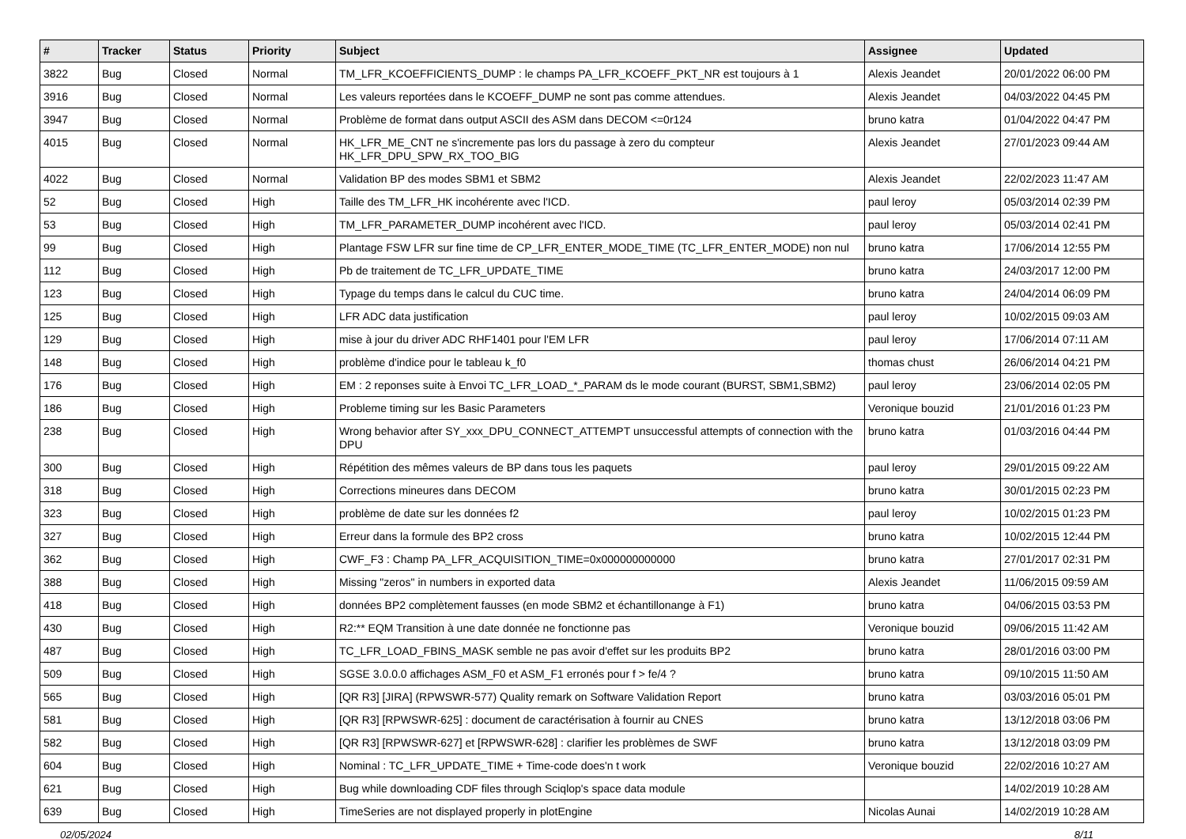| # | Tracker | Status | Priority | Subject | Assignee | Updated |
| --- | --- | --- | --- | --- | --- | --- |
| 3822 | Bug | Closed | Normal | TM_LFR_KCOEFFICIENTS_DUMP : le champs PA_LFR_KCOEFF_PKT_NR est toujours à 1 | Alexis Jeandet | 20/01/2022 06:00 PM |
| 3916 | Bug | Closed | Normal | Les valeurs reportées dans le KCOEFF_DUMP ne sont pas comme attendues. | Alexis Jeandet | 04/03/2022 04:45 PM |
| 3947 | Bug | Closed | Normal | Problème de format dans output ASCII des ASM dans DECOM <=0r124 | bruno katra | 01/04/2022 04:47 PM |
| 4015 | Bug | Closed | Normal | HK_LFR_ME_CNT ne s'incremente pas lors du passage à zero du compteur HK_LFR_DPU_SPW_RX_TOO_BIG | Alexis Jeandet | 27/01/2023 09:44 AM |
| 4022 | Bug | Closed | Normal | Validation BP des modes SBM1 et SBM2 | Alexis Jeandet | 22/02/2023 11:47 AM |
| 52 | Bug | Closed | High | Taille des TM_LFR_HK incohérente avec l'ICD. | paul leroy | 05/03/2014 02:39 PM |
| 53 | Bug | Closed | High | TM_LFR_PARAMETER_DUMP incohérent avec l'ICD. | paul leroy | 05/03/2014 02:41 PM |
| 99 | Bug | Closed | High | Plantage FSW LFR sur fine time de CP_LFR_ENTER_MODE_TIME (TC_LFR_ENTER_MODE) non nul | bruno katra | 17/06/2014 12:55 PM |
| 112 | Bug | Closed | High | Pb de traitement de TC_LFR_UPDATE_TIME | bruno katra | 24/03/2017 12:00 PM |
| 123 | Bug | Closed | High | Typage du temps dans le calcul du CUC time. | bruno katra | 24/04/2014 06:09 PM |
| 125 | Bug | Closed | High | LFR ADC data justification | paul leroy | 10/02/2015 09:03 AM |
| 129 | Bug | Closed | High | mise à jour du driver ADC RHF1401 pour l'EM LFR | paul leroy | 17/06/2014 07:11 AM |
| 148 | Bug | Closed | High | problème d'indice pour le tableau k_f0 | thomas chust | 26/06/2014 04:21 PM |
| 176 | Bug | Closed | High | EM : 2 reponses suite à Envoi TC_LFR_LOAD_*_PARAM ds le mode courant (BURST, SBM1,SBM2) | paul leroy | 23/06/2014 02:05 PM |
| 186 | Bug | Closed | High | Probleme timing sur les Basic Parameters | Veronique bouzid | 21/01/2016 01:23 PM |
| 238 | Bug | Closed | High | Wrong behavior after SY_xxx_DPU_CONNECT_ATTEMPT unsuccessful attempts of connection with the DPU | bruno katra | 01/03/2016 04:44 PM |
| 300 | Bug | Closed | High | Répétition des mêmes valeurs de BP dans tous les paquets | paul leroy | 29/01/2015 09:22 AM |
| 318 | Bug | Closed | High | Corrections mineures dans DECOM | bruno katra | 30/01/2015 02:23 PM |
| 323 | Bug | Closed | High | problème de date sur les données f2 | paul leroy | 10/02/2015 01:23 PM |
| 327 | Bug | Closed | High | Erreur dans la formule des BP2 cross | bruno katra | 10/02/2015 12:44 PM |
| 362 | Bug | Closed | High | CWF_F3 : Champ PA_LFR_ACQUISITION_TIME=0x000000000000 | bruno katra | 27/01/2017 02:31 PM |
| 388 | Bug | Closed | High | Missing "zeros" in numbers in exported data | Alexis Jeandet | 11/06/2015 09:59 AM |
| 418 | Bug | Closed | High | données BP2 complètement fausses (en mode SBM2 et échantillonange à F1) | bruno katra | 04/06/2015 03:53 PM |
| 430 | Bug | Closed | High | R2:** EQM Transition à une date donnée ne fonctionne pas | Veronique bouzid | 09/06/2015 11:42 AM |
| 487 | Bug | Closed | High | TC_LFR_LOAD_FBINS_MASK semble ne pas avoir d'effet sur les produits BP2 | bruno katra | 28/01/2016 03:00 PM |
| 509 | Bug | Closed | High | SGSE 3.0.0.0 affichages ASM_F0 et ASM_F1 erronés pour f > fe/4 ? | bruno katra | 09/10/2015 11:50 AM |
| 565 | Bug | Closed | High | [QR R3] [JIRA] (RPWSWR-577) Quality remark on Software Validation Report | bruno katra | 03/03/2016 05:01 PM |
| 581 | Bug | Closed | High | [QR R3] [RPWSWR-625] : document de caractérisation à fournir au CNES | bruno katra | 13/12/2018 03:06 PM |
| 582 | Bug | Closed | High | [QR R3] [RPWSWR-627] et [RPWSWR-628] : clarifier les problèmes de SWF | bruno katra | 13/12/2018 03:09 PM |
| 604 | Bug | Closed | High | Nominal : TC_LFR_UPDATE_TIME + Time-code does'n t work | Veronique bouzid | 22/02/2016 10:27 AM |
| 621 | Bug | Closed | High | Bug while downloading CDF files through Sciqlop's space data module | | 14/02/2019 10:28 AM |
| 639 | Bug | Closed | High | TimeSeries are not displayed properly in plotEngine | Nicolas Aunai | 14/02/2019 10:28 AM |
02/05/2024 8/11